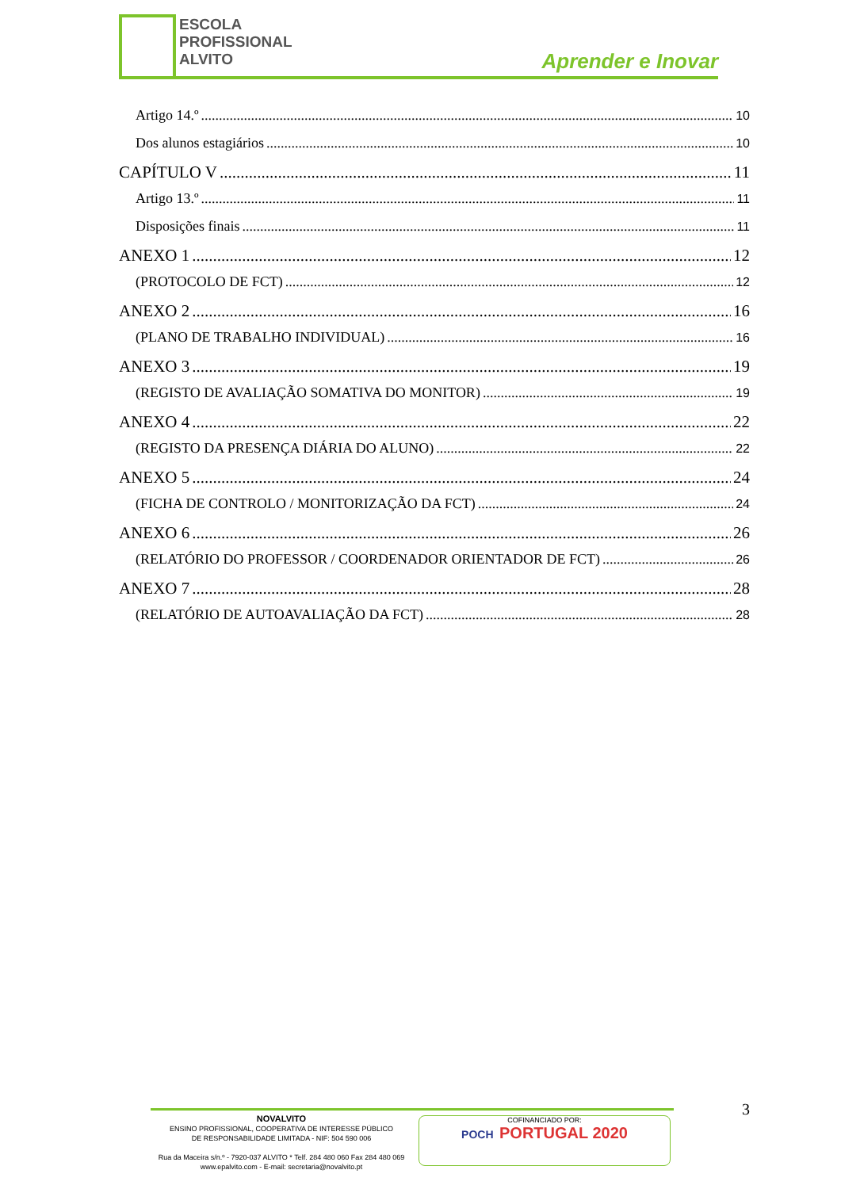ESCOLA
PROFISSIONAL
ALVITO
Aprender e Inovar
Artigo 14.º 10
Dos alunos estagiários 10
CAPÍTULO V 11
Artigo 13.º 11
Disposições finais 11
ANEXO 1 12
(PROTOCOLO DE FCT) 12
ANEXO 2 16
(PLANO DE TRABALHO INDIVIDUAL) 16
ANEXO 3 19
(REGISTO DE AVALIAÇÃO SOMATIVA DO MONITOR) 19
ANEXO 4 22
(REGISTO DA PRESENÇA DIÁRIA DO ALUNO) 22
ANEXO 5 24
(FICHA DE CONTROLO / MONITORIZAÇÃO DA FCT) 24
ANEXO 6 26
(RELATÓRIO DO PROFESSOR / COORDENADOR ORIENTADOR DE FCT) 26
ANEXO 7 28
(RELATÓRIO DE AUTOAVALIAÇÃO DA FCT) 28
3
NOVALVITO
ENSINO PROFISSIONAL, COOPERATIVA DE INTERESSE PÚBLICO
DE RESPONSABILIDADE LIMITADA - NIF: 504 590 006
Rua da Maceira s/n.º - 7920-037 ALVITO * Telf. 284 480 060 Fax 284 480 069
www.epalvito.com - E-mail: secretaria@novalvito.pt
COFINANCIADO POR:
POCH PORTUGAL 2020